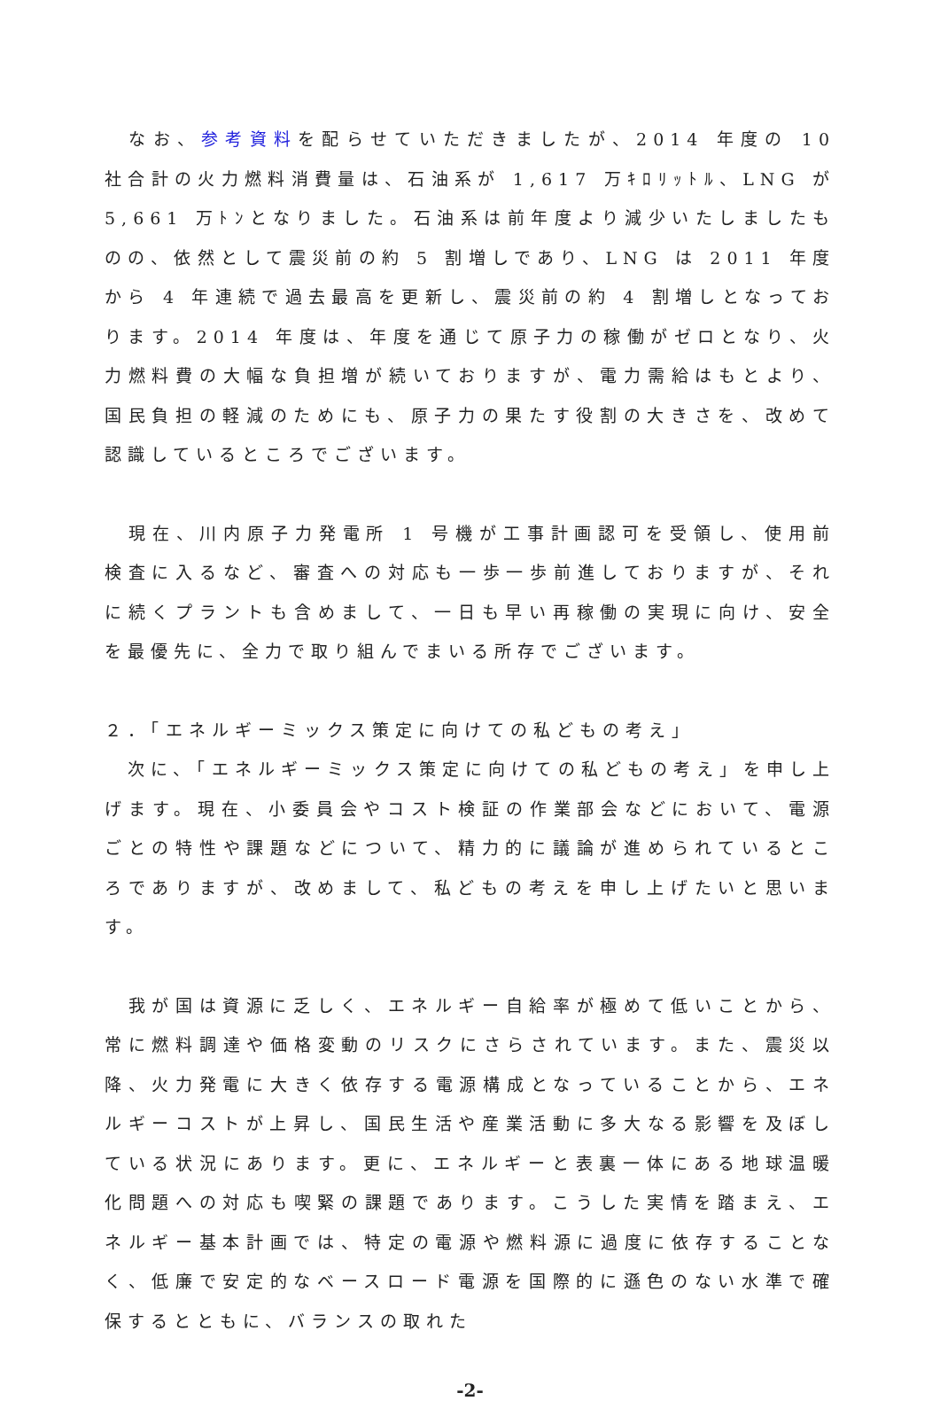なお、参考資料を配らせていただきましたが、2014 年度の 10 社合計の火力燃料消費量は、石油系が 1,617 万ｷﾛﾘｯﾄﾙ、LNG が 5,661 万ﾄﾝとなりました。石油系は前年度より減少いたしましたものの、依然として震災前の約 5 割増しであり、LNG は 2011 年度から 4 年連続で過去最高を更新し、震災前の約 4 割増しとなっております。2014 年度は、年度を通じて原子力の稼働がゼロとなり、火力燃料費の大幅な負担増が続いておりますが、電力需給はもとより、国民負担の軽減のためにも、原子力の果たす役割の大きさを、改めて認識しているところでございます。
　現在、川内原子力発電所 1 号機が工事計画認可を受領し、使用前検査に入るなど、審査への対応も一歩一歩前進しておりますが、それに続くプラントも含めまして、一日も早い再稼働の実現に向け、安全を最優先に、全力で取り組んでまいる所存でございます。
２．「エネルギーミックス策定に向けての私どもの考え」
　次に、「エネルギーミックス策定に向けての私どもの考え」を申し上げます。現在、小委員会やコスト検証の作業部会などにおいて、電源ごとの特性や課題などについて、精力的に議論が進められているところでありますが、改めまして、私どもの考えを申し上げたいと思います。
　我が国は資源に乏しく、エネルギー自給率が極めて低いことから、常に燃料調達や価格変動のリスクにさらされています。また、震災以降、火力発電に大きく依存する電源構成となっていることから、エネルギーコストが上昇し、国民生活や産業活動に多大なる影響を及ぼしている状況にあります。更に、エネルギーと表裏一体にある地球温暖化問題への対応も喫緊の課題であります。こうした実情を踏まえ、エネルギー基本計画では、特定の電源や燃料源に過度に依存することなく、低廉で安定的なベースロード電源を国際的に遜色のない水準で確保するとともに、バランスの取れた
-2-